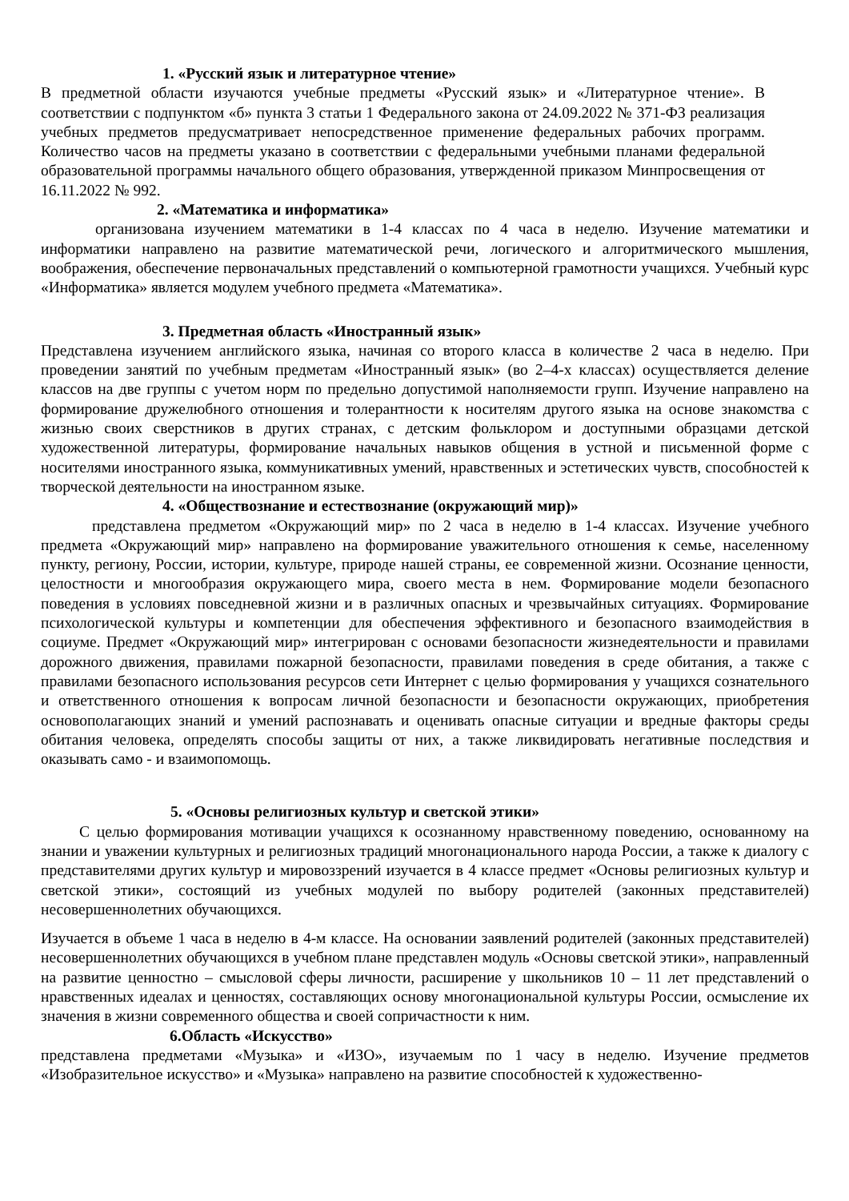1. «Русский язык и литературное чтение»
В предметной области изучаются учебные предметы «Русский язык» и «Литературное чтение». В соответствии с подпунктом «б» пункта 3 статьи 1 Федерального закона от 24.09.2022 № 371-ФЗ реализация учебных предметов предусматривает непосредственное применение федеральных рабочих программ. Количество часов на предметы указано в соответствии с федеральными учебными планами федеральной образовательной программы начального общего образования, утвержденной приказом Минпросвещения от 16.11.2022 № 992.
2. «Математика и информатика»
организована изучением математики в 1-4 классах по 4 часа в неделю. Изучение математики и информатики направлено на развитие математической речи, логического и алгоритмического мышления, воображения, обеспечение первоначальных представлений о компьютерной грамотности учащихся. Учебный курс «Информатика» является модулем учебного предмета «Математика».
3. Предметная область «Иностранный язык»
Представлена изучением английского языка, начиная со второго класса в количестве 2 часа в неделю. При проведении занятий по учебным предметам «Иностранный язык» (во 2–4-х классах) осуществляется деление классов на две группы с учетом норм по предельно допустимой наполняемости групп. Изучение направлено на формирование дружелюбного отношения и толерантности к носителям другого языка на основе знакомства с жизнью своих сверстников в других странах, с детским фольклором и доступными образцами детской художественной литературы, формирование начальных навыков общения в устной и письменной форме с носителями иностранного языка, коммуникативных умений, нравственных и эстетических чувств, способностей к творческой деятельности на иностранном языке.
4. «Обществознание и естествознание (окружающий мир)»
представлена предметом «Окружающий мир» по 2 часа в неделю в 1-4 классах. Изучение учебного предмета «Окружающий мир» направлено на формирование уважительного отношения к семье, населенному пункту, региону, России, истории, культуре, природе нашей страны, ее современной жизни. Осознание ценности, целостности и многообразия окружающего мира, своего места в нем. Формирование модели безопасного поведения в условиях повседневной жизни и в различных опасных и чрезвычайных ситуациях. Формирование психологической культуры и компетенции для обеспечения эффективного и безопасного взаимодействия в социуме. Предмет «Окружающий мир» интегрирован с основами безопасности жизнедеятельности и правилами дорожного движения, правилами пожарной безопасности, правилами поведения в среде обитания, а также с правилами безопасного использования ресурсов сети Интернет с целью формирования у учащихся сознательного и ответственного отношения к вопросам личной безопасности и безопасности окружающих, приобретения основополагающих знаний и умений распознавать и оценивать опасные ситуации и вредные факторы среды обитания человека, определять способы защиты от них, а также ликвидировать негативные последствия и оказывать само - и взаимопомощь.
5. «Основы религиозных культур и светской этики»
С целью формирования мотивации учащихся к осознанному нравственному поведению, основанному на знании и уважении культурных и религиозных традиций многонационального народа России, а также к диалогу с представителями других культур и мировоззрений изучается в 4 классе предмет «Основы религиозных культур и светской этики», состоящий из учебных модулей по выбору родителей (законных представителей) несовершеннолетних обучающихся.
Изучается в объеме 1 часа в неделю в 4-м классе. На основании заявлений родителей (законных представителей) несовершеннолетних обучающихся в учебном плане представлен модуль «Основы светской этики», направленный на развитие ценностно – смысловой сферы личности, расширение у школьников 10 – 11 лет представлений о нравственных идеалах и ценностях, составляющих основу многонациональной культуры России, осмысление их значения в жизни современного общества и своей сопричастности к ним.
6.Область «Искусство»
представлена предметами «Музыка» и «ИЗО», изучаемым по 1 часу в неделю. Изучение предметов «Изобразительное искусство» и «Музыка» направлено на развитие способностей к художественно-